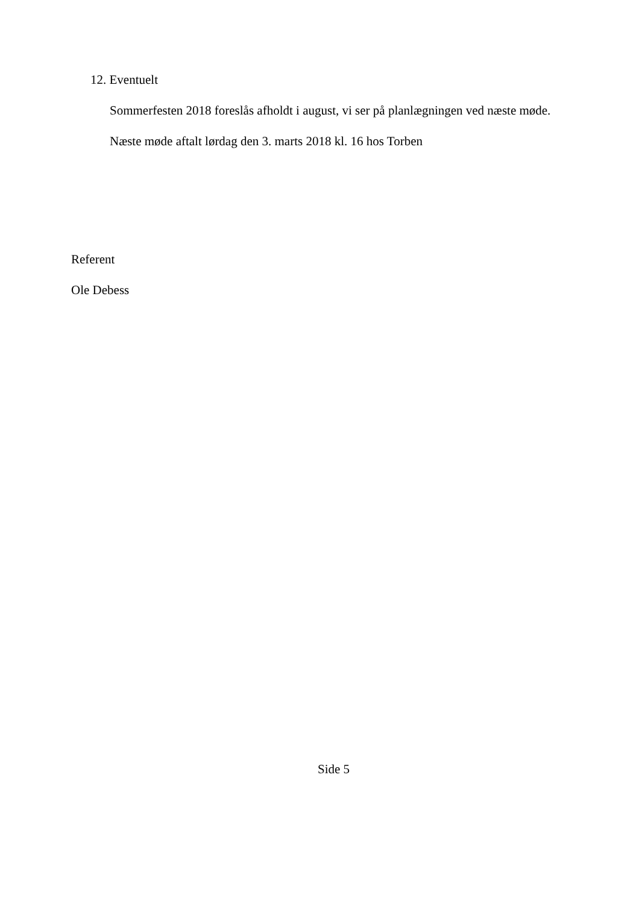12. Eventuelt
Sommerfesten 2018 foreslås afholdt i august, vi ser på planlægningen ved næste møde.
Næste møde aftalt lørdag den 3. marts 2018 kl. 16 hos Torben
Referent
Ole Debess
Side 5